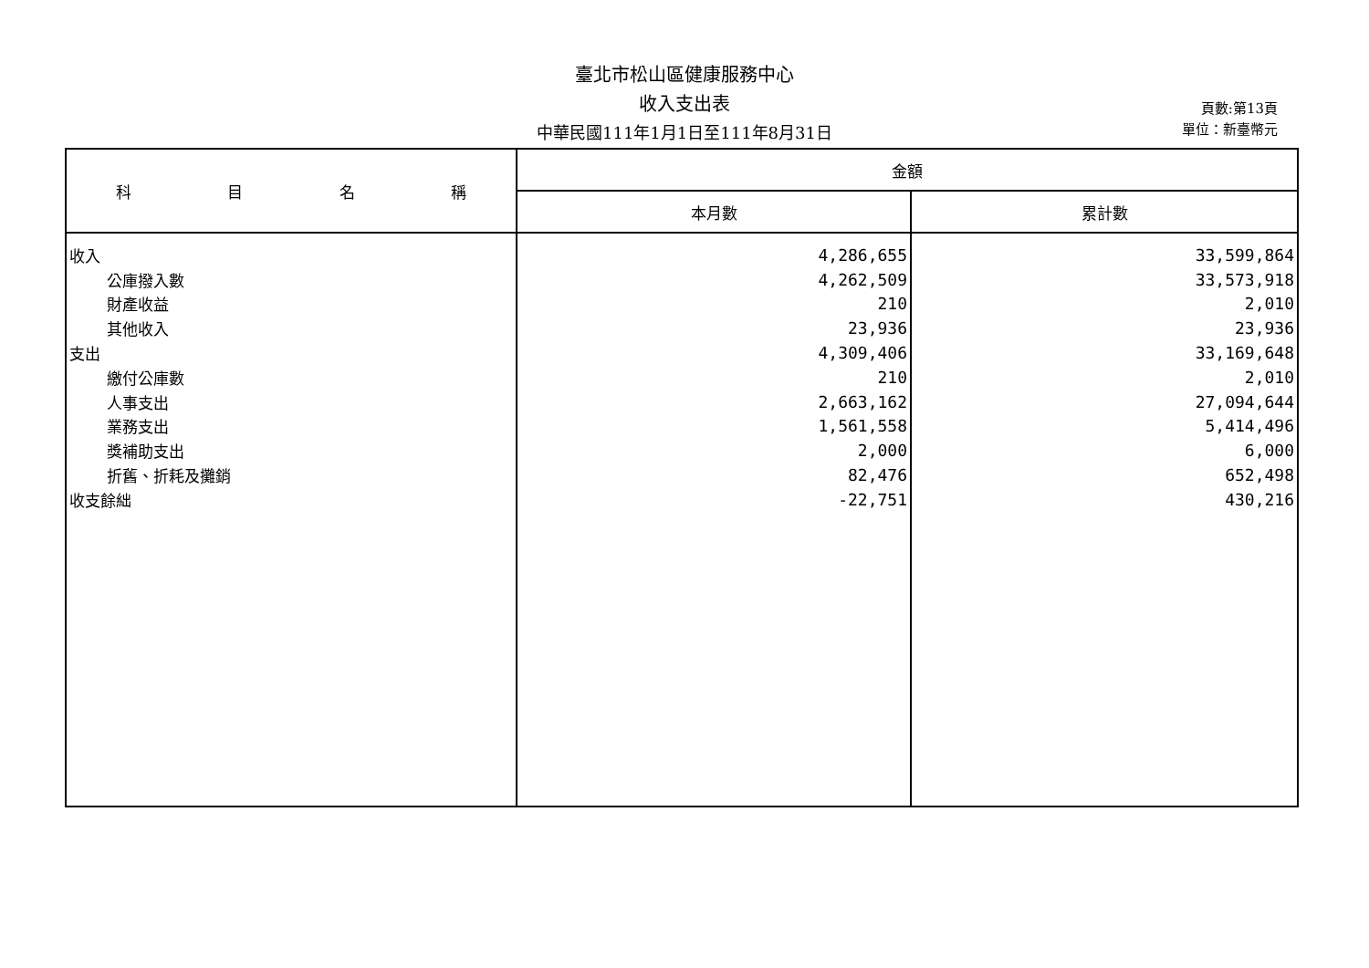臺北市松山區健康服務中心
收入支出表
中華民國111年1月1日至111年8月31日
頁數:第13頁
單位：新臺幣元
| 科 目 名 稱 | 金額 | |
| --- | --- | --- |
| | 本月數 | 累計數 |
| 收入 | 4,286,655 | 33,599,864 |
| 公庫撥入數 | 4,262,509 | 33,573,918 |
| 財產收益 | 210 | 2,010 |
| 其他收入 | 23,936 | 23,936 |
| 支出 | 4,309,406 | 33,169,648 |
| 繳付公庫數 | 210 | 2,010 |
| 人事支出 | 2,663,162 | 27,094,644 |
| 業務支出 | 1,561,558 | 5,414,496 |
| 獎補助支出 | 2,000 | 6,000 |
| 折舊、折耗及攤銷 | 82,476 | 652,498 |
| 收支餘絀 | -22,751 | 430,216 |